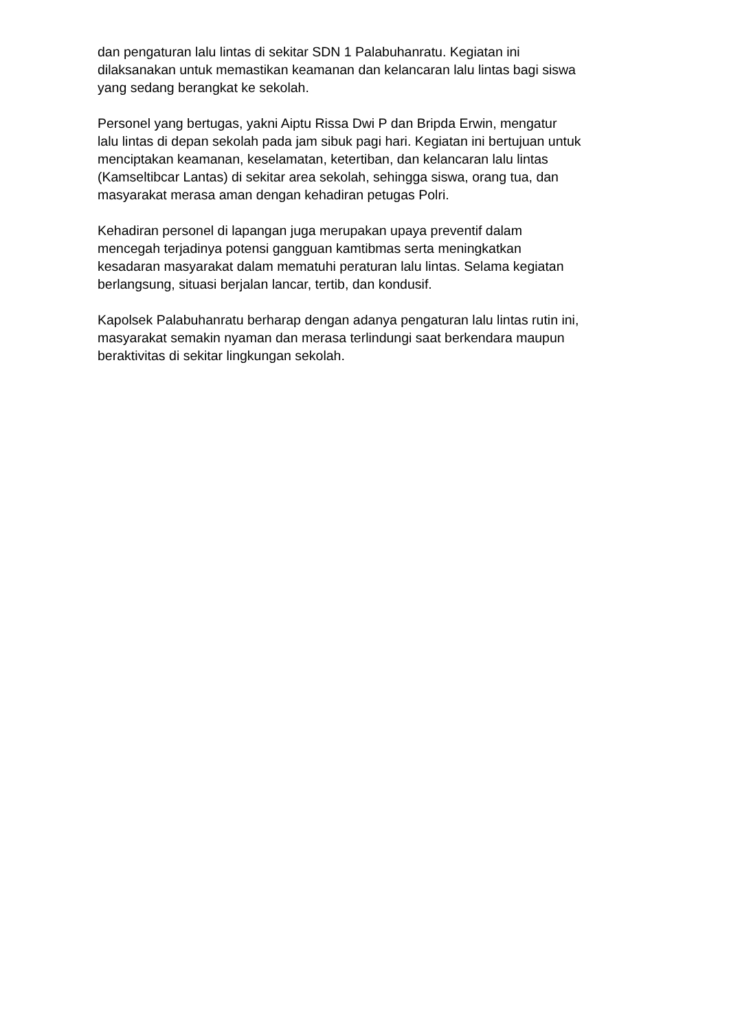dan pengaturan lalu lintas di sekitar SDN 1 Palabuhanratu. Kegiatan ini
dilaksanakan untuk memastikan keamanan dan kelancaran lalu lintas bagi siswa
yang sedang berangkat ke sekolah.
Personel yang bertugas, yakni Aiptu Rissa Dwi P dan Bripda Erwin, mengatur
lalu lintas di depan sekolah pada jam sibuk pagi hari. Kegiatan ini bertujuan untuk
menciptakan keamanan, keselamatan, ketertiban, dan kelancaran lalu lintas
(Kamseltibcar Lantas) di sekitar area sekolah, sehingga siswa, orang tua, dan
masyarakat merasa aman dengan kehadiran petugas Polri.
Kehadiran personel di lapangan juga merupakan upaya preventif dalam
mencegah terjadinya potensi gangguan kamtibmas serta meningkatkan
kesadaran masyarakat dalam mematuhi peraturan lalu lintas. Selama kegiatan
berlangsung, situasi berjalan lancar, tertib, dan kondusif.
Kapolsek Palabuhanratu berharap dengan adanya pengaturan lalu lintas rutin ini,
masyarakat semakin nyaman dan merasa terlindungi saat berkendara maupun
beraktivitas di sekitar lingkungan sekolah.